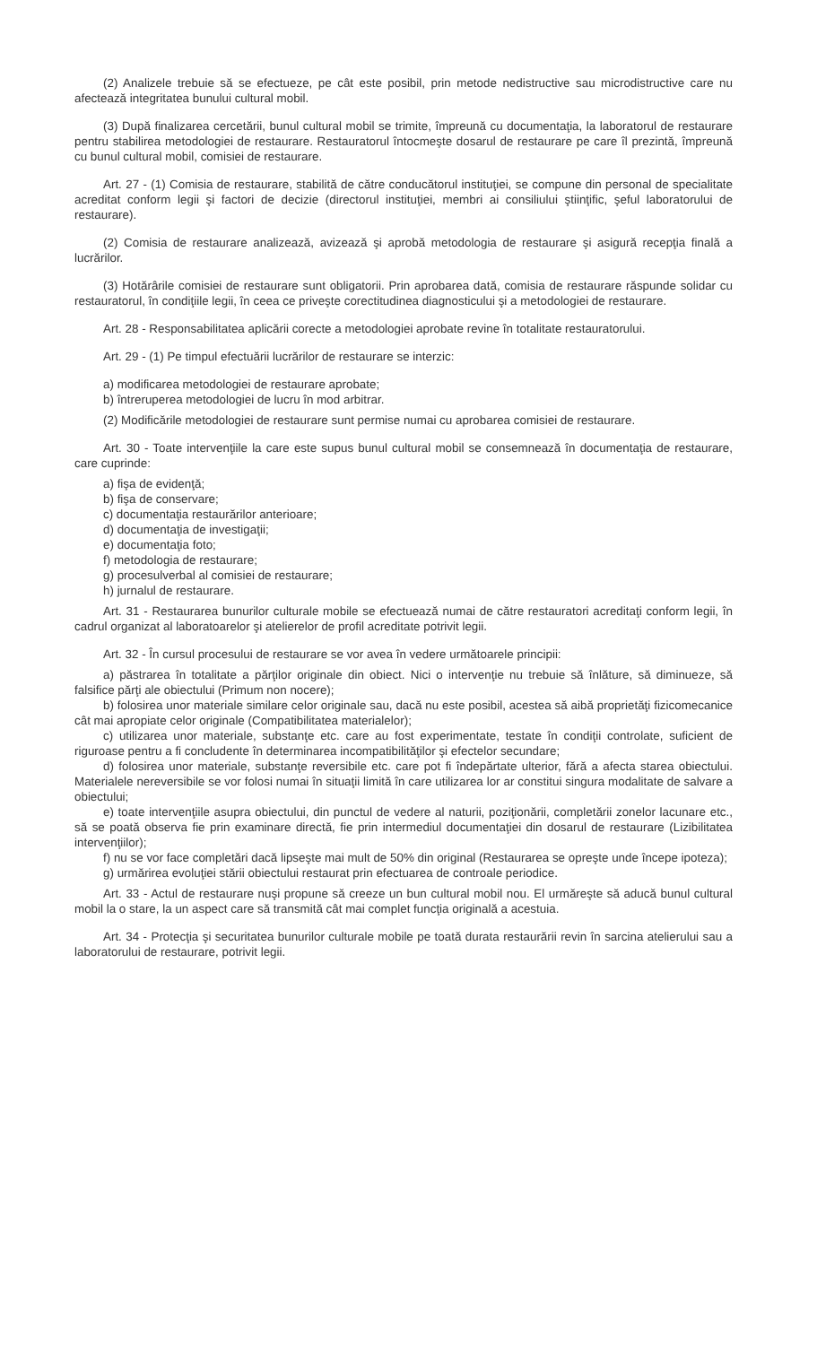(2) Analizele trebuie să se efectueze, pe cât este posibil, prin metode nedistructive sau microdistructive care nu afectează integritatea bunului cultural mobil.
(3) După finalizarea cercetării, bunul cultural mobil se trimite, împreună cu documentaţia, la laboratorul de restaurare pentru stabilirea metodologiei de restaurare. Restauratorul întocmeşte dosarul de restaurare pe care îl prezintă, împreună cu bunul cultural mobil, comisiei de restaurare.
Art. 27 - (1) Comisia de restaurare, stabilită de către conducătorul instituţiei, se compune din personal de specialitate acreditat conform legii şi factori de decizie (directorul instituţiei, membri ai consiliului ştiinţific, şeful laboratorului de restaurare).
(2) Comisia de restaurare analizează, avizează şi aprobă metodologia de restaurare şi asigură recepţia finală a lucrărilor.
(3) Hotărârile comisiei de restaurare sunt obligatorii. Prin aprobarea dată, comisia de restaurare răspunde solidar cu restauratorul, în condiţiile legii, în ceea ce priveşte corectitudinea diagnosticului şi a metodologiei de restaurare.
Art. 28 - Responsabilitatea aplicării corecte a metodologiei aprobate revine în totalitate restauratorului.
Art. 29 - (1) Pe timpul efectuării lucrărilor de restaurare se interzic:
a) modificarea metodologiei de restaurare aprobate;
b) întreruperea metodologiei de lucru în mod arbitrar.
(2) Modificările metodologiei de restaurare sunt permise numai cu aprobarea comisiei de restaurare.
Art. 30 - Toate intervenţiile la care este supus bunul cultural mobil se consemnează în documentaţia de restaurare, care cuprinde:
a) fişa de evidenţă;
b) fişa de conservare;
c) documentaţia restaurărilor anterioare;
d) documentaţia de investigaţii;
e) documentaţia foto;
f) metodologia de restaurare;
g) procesulverbal al comisiei de restaurare;
h) jurnalul de restaurare.
Art. 31 - Restaurarea bunurilor culturale mobile se efectuează numai de către restauratori acreditaţi conform legii, în cadrul organizat al laboratoarelor şi atelierelor de profil acreditate potrivit legii.
Art. 32 - În cursul procesului de restaurare se vor avea în vedere următoarele principii:
a) păstrarea în totalitate a părţilor originale din obiect. Nici o intervenţie nu trebuie să înlăture, să diminueze, să falsifice părţi ale obiectului (Primum non nocere);
b) folosirea unor materiale similare celor originale sau, dacă nu este posibil, acestea să aibă proprietăţi fizicomecanice cât mai apropiate celor originale (Compatibilitatea materialelor);
c) utilizarea unor materiale, substanţe etc. care au fost experimentate, testate în condiţii controlate, suficient de riguroase pentru a fi concludente în determinarea incompatibilităţilor şi efectelor secundare;
d) folosirea unor materiale, substanţe reversibile etc. care pot fi îndepărtate ulterior, fără a afecta starea obiectului. Materialele nereversibile se vor folosi numai în situaţii limită în care utilizarea lor ar constitui singura modalitate de salvare a obiectului;
e) toate intervenţiile asupra obiectului, din punctul de vedere al naturii, poziţionării, completării zonelor lacunare etc., să se poată observa fie prin examinare directă, fie prin intermediul documentaţiei din dosarul de restaurare (Lizibilitatea intervenţiilor);
f) nu se vor face completări dacă lipseşte mai mult de 50% din original (Restaurarea se opreşte unde începe ipoteza);
g) urmărirea evoluţiei stării obiectului restaurat prin efectuarea de controale periodice.
Art. 33 - Actul de restaurare nuşi propune să creeze un bun cultural mobil nou. El urmăreşte să aducă bunul cultural mobil la o stare, la un aspect care să transmită cât mai complet funcţia originală a acestuia.
Art. 34 - Protecţia şi securitatea bunurilor culturale mobile pe toată durata restaurării revin în sarcina atelierului sau a laboratorului de restaurare, potrivit legii.